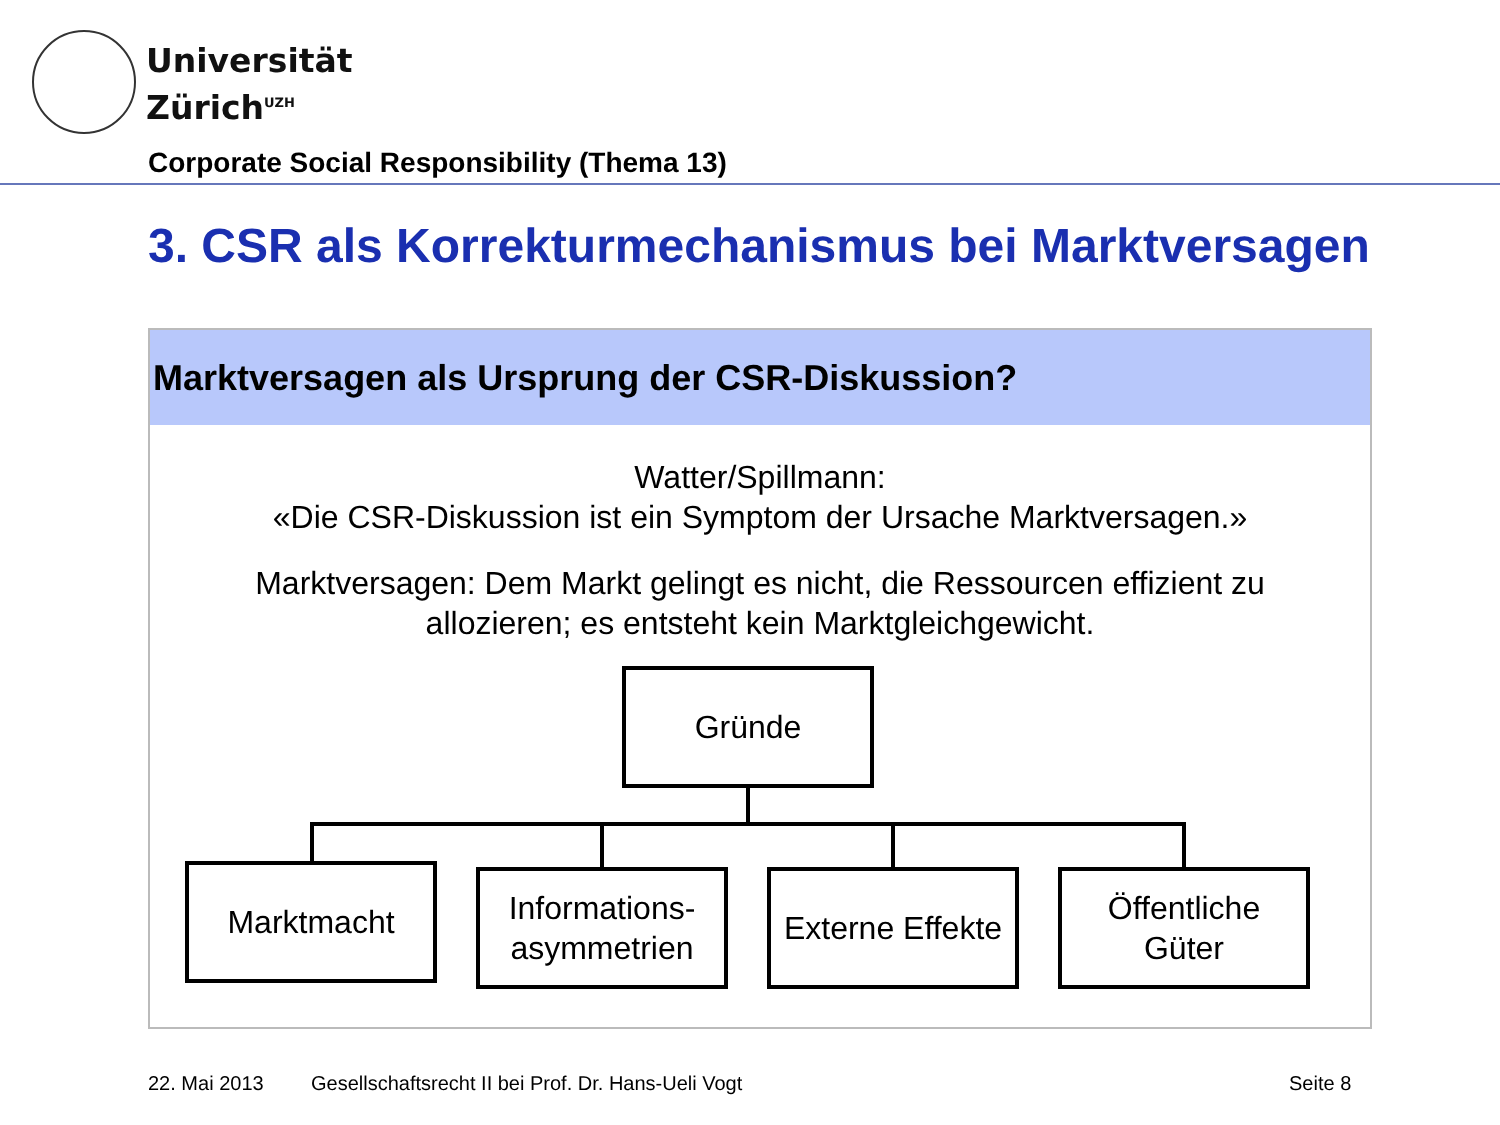Universität
Zürich<sup>UZH</sup>
Corporate Social Responsibility (Thema 13)
3. CSR als Korrekturmechanismus bei Marktversagen
Marktversagen als Ursprung der CSR-Diskussion?
Watter/Spillmann:
«Die CSR-Diskussion ist ein Symptom der Ursache Marktversagen.»
Marktversagen: Dem Markt gelingt es nicht, die Ressourcen effizient zu
allozieren; es entsteht kein Marktgleichgewicht.
Gründe
Marktmacht
Informations-
asymmetrien
Externe Effekte
Öffentliche
Güter
22. Mai 2013
Gesellschaftsrecht II bei Prof. Dr. Hans-Ueli Vogt
Seite 8